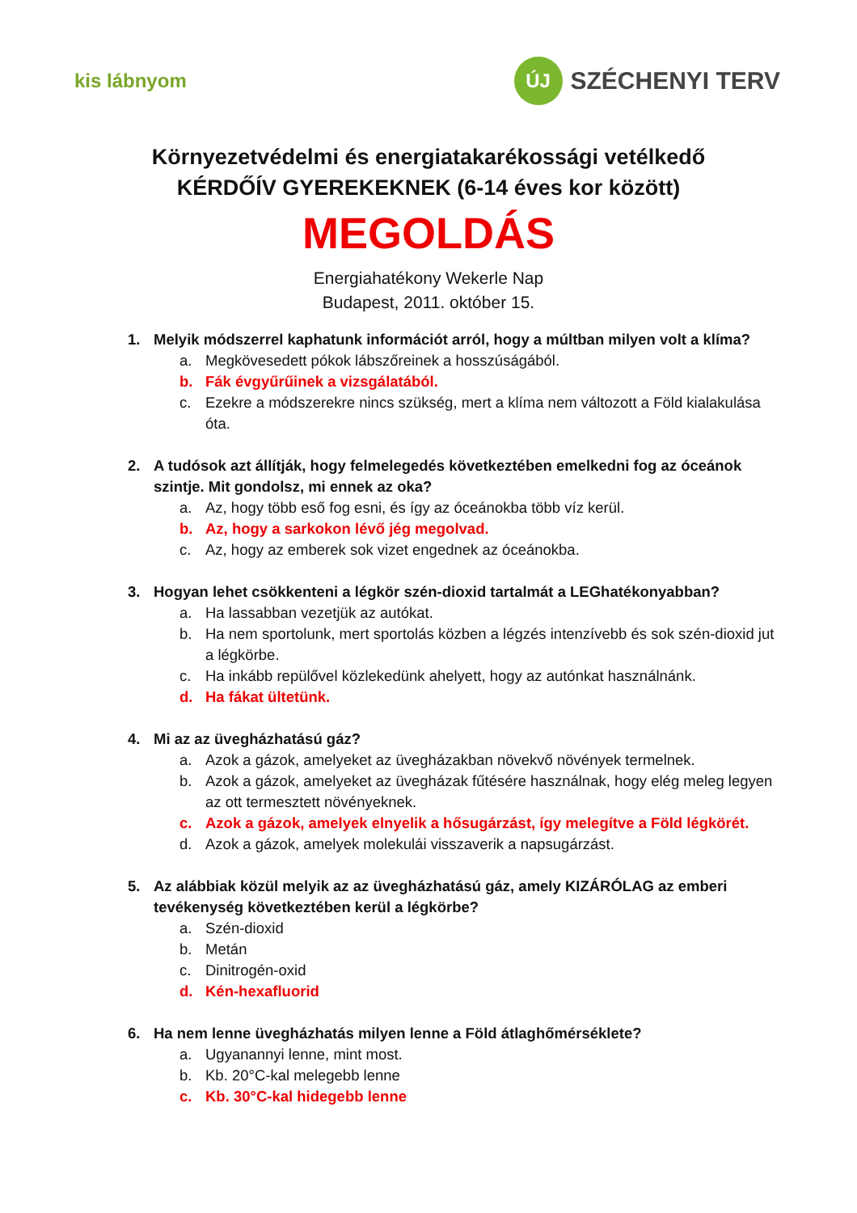kis lábnyom
ÚJ
SZÉCHENYI TERV
Környezetvédelmi és energiatakarékossági vetélkedő
KÉRDŐÍV GYEREKEKNEK (6-14 éves kor között)
MEGOLDÁS
Energiahatékony Wekerle Nap
Budapest, 2011. október 15.
1. Melyik módszerrel kaphatunk információt arról, hogy a múltban milyen volt a klíma?
a. Megkövesedett pókok lábszőreinek a hosszúságából.
b. Fák évgyűrűinek a vizsgálatából.
c. Ezekre a módszerekre nincs szükség, mert a klíma nem változott a Föld kialakulása óta.
2. A tudósok azt állítják, hogy felmelegedés következtében emelkedni fog az óceánok szintje. Mit gondolsz, mi ennek az oka?
a. Az, hogy több eső fog esni, és így az óceánokba több víz kerül.
b. Az, hogy a sarkokon lévő jég megolvad.
c. Az, hogy az emberek sok vizet engednek az óceánokba.
3. Hogyan lehet csökkenteni a légkör szén-dioxid tartalmát a LEGhatékonyabban?
a. Ha lassabban vezetjük az autókat.
b. Ha nem sportolunk, mert sportolás közben a légzés intenzívebb és sok szén-dioxid jut a légkörbe.
c. Ha inkább repülővel közlekedünk ahelyett, hogy az autónkat használnánk.
d. Ha fákat ültetünk.
4. Mi az az üvegházhatású gáz?
a. Azok a gázok, amelyeket az üvegházakban növekvő növények termelnek.
b. Azok a gázok, amelyeket az üvegházak fűtésére használnak, hogy elég meleg legyen az ott termesztett növényeknek.
c. Azok a gázok, amelyek elnyelik a hősugárzást, így melegítve a Föld légkörét.
d. Azok a gázok, amelyek molekulái visszaverik a napsugárzást.
5. Az alábbiak közül melyik az az üvegházhatású gáz, amely KIZÁRÓLAG az emberi tevékenység következtében kerül a légkörbe?
a. Szén-dioxid
b. Metán
c. Dinitrogén-oxid
d. Kén-hexafluorid
6. Ha nem lenne üvegházhatás milyen lenne a Föld átlaghőmérséklete?
a. Ugyanannyi lenne, mint most.
b. Kb. 20°C-kal melegebb lenne
c. Kb. 30°C-kal hidegebb lenne